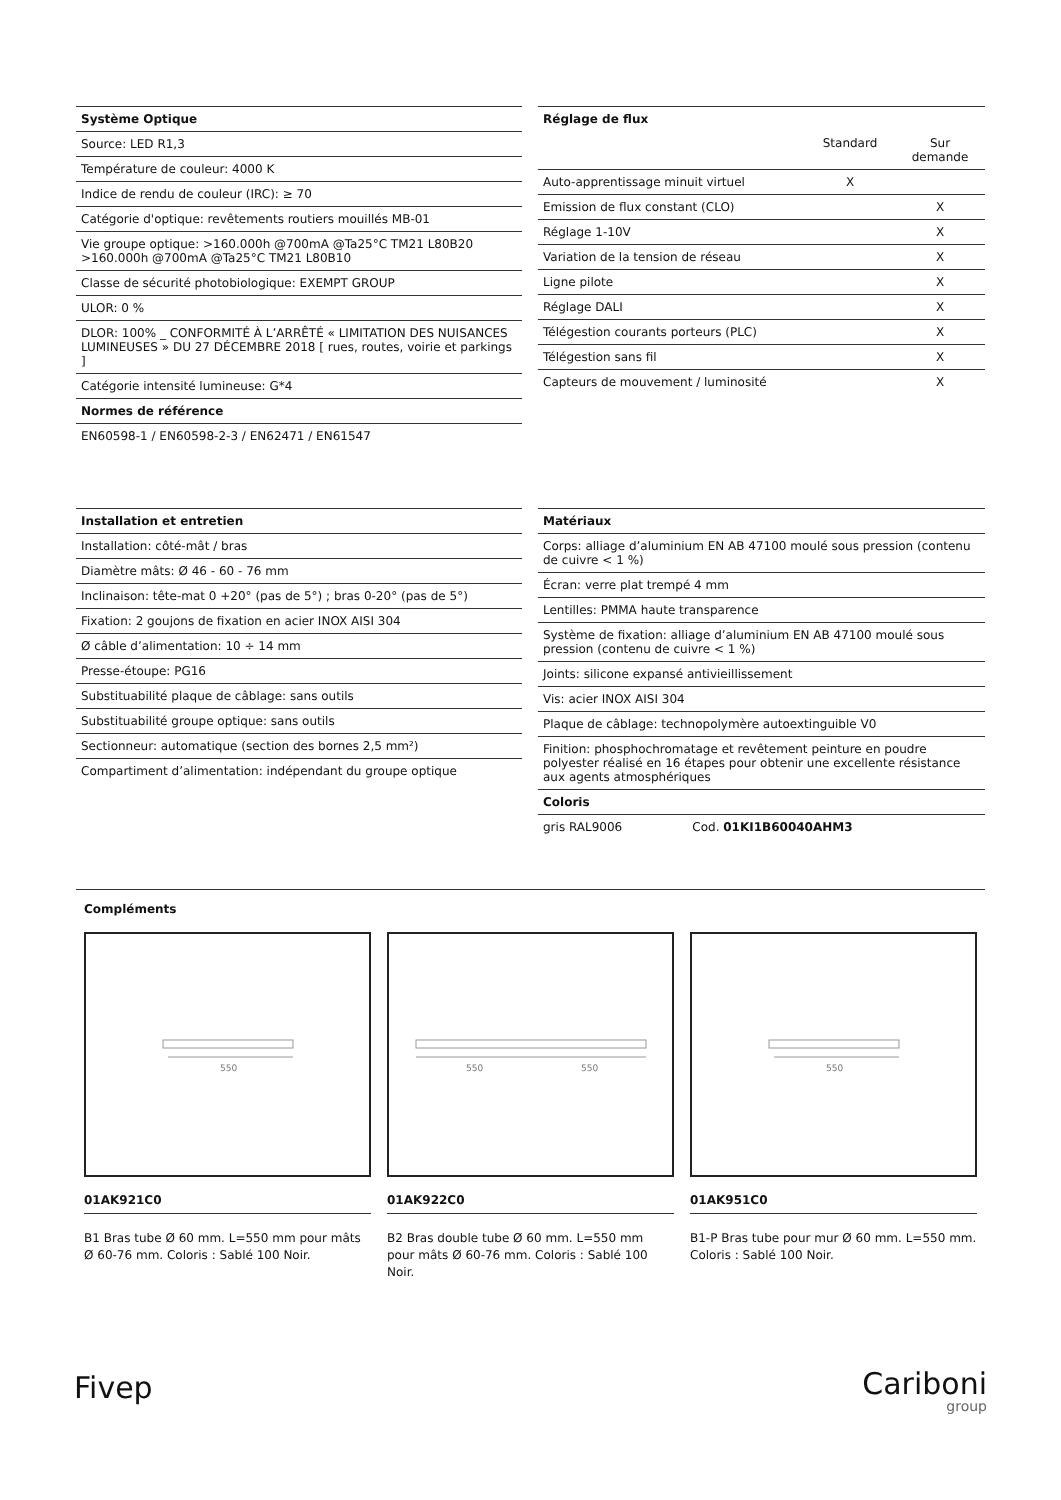| Système Optique |
| --- |
| Source: LED R1,3 |
| Température de couleur: 4000 K |
| Indice de rendu de couleur (IRC): ≥ 70 |
| Catégorie d'optique: revêtements routiers mouillés MB-01 |
| Vie groupe optique: >160.000h @700mA @Ta25°C TM21 L80B20 >160.000h @700mA @Ta25°C TM21 L80B10 |
| Classe de sécurité photobiologique: EXEMPT GROUP |
| ULOR: 0 % |
| DLOR: 100% _ CONFORMITÉ À L’ARRÊTÉ « LIMITATION DES NUISANCES LUMINEUSES » DU 27 DÉCEMBRE 2018 [ rues, routes, voirie et parkings ] |
| Catégorie intensité lumineuse: G*4 |
| Normes de référence |
| EN60598-1 / EN60598-2-3 / EN62471 / EN61547 |
| Réglage de flux | | |
| --- | --- | --- |
| | Standard | Sur demande |
| Auto-apprentissage minuit virtuel | X | |
| Emission de flux constant (CLO) | | X |
| Réglage 1-10V | | X |
| Variation de la tension de réseau | | X |
| Ligne pilote | | X |
| Réglage DALI | | X |
| Télégestion courants porteurs (PLC) | | X |
| Télégestion sans fil | | X |
| Capteurs de mouvement / luminosité | | X |
| Installation et entretien |
| --- |
| Installation: côté-mât / bras |
| Diamètre mâts: Ø 46 - 60 - 76 mm |
| Inclinaison: tête-mat 0 +20° (pas de 5°) ; bras 0-20° (pas de 5°) |
| Fixation: 2 goujons de fixation en acier INOX AISI 304 |
| Ø câble d’alimentation: 10 ÷ 14 mm |
| Presse-étoupe: PG16 |
| Substituabilité plaque de câblage: sans outils |
| Substituabilité groupe optique: sans outils |
| Sectionneur: automatique (section des bornes 2,5 mm²) |
| Compartiment d’alimentation: indépendant du groupe optique |
| Matériaux | |
| --- | --- |
| Corps: alliage d’aluminium EN AB 47100 moulé sous pression (contenu de cuivre < 1 %) | |
| Écran: verre plat trempé 4 mm | |
| Lentilles: PMMA haute transparence | |
| Système de fixation: alliage d’aluminium EN AB 47100 moulé sous pression (contenu de cuivre < 1 %) | |
| Joints: silicone expansé antivieillissement | |
| Vis: acier INOX AISI 304 | |
| Plaque de câblage: technopolymère autoextinguible V0 | |
| Finition: phosphochromatage et revêtement peinture en poudre polyester réalisé en 16 étapes pour obtenir une excellente résistance aux agents atmosphériques | |
| Coloris | |
| gris RAL9006 | Cod. 01KI1B60040AHM3 |
Compléments
550
01AK921C0
B1 Bras tube Ø 60 mm. L=550 mm pour mâts Ø 60-76 mm. Coloris : Sablé 100 Noir.
550
550
01AK922C0
B2 Bras double tube Ø 60 mm. L=550 mm pour mâts Ø 60-76 mm. Coloris : Sablé 100 Noir.
550
01AK951C0
B1-P Bras tube pour mur Ø 60 mm. L=550 mm. Coloris : Sablé 100 Noir.
Fivep
Cariboni
group